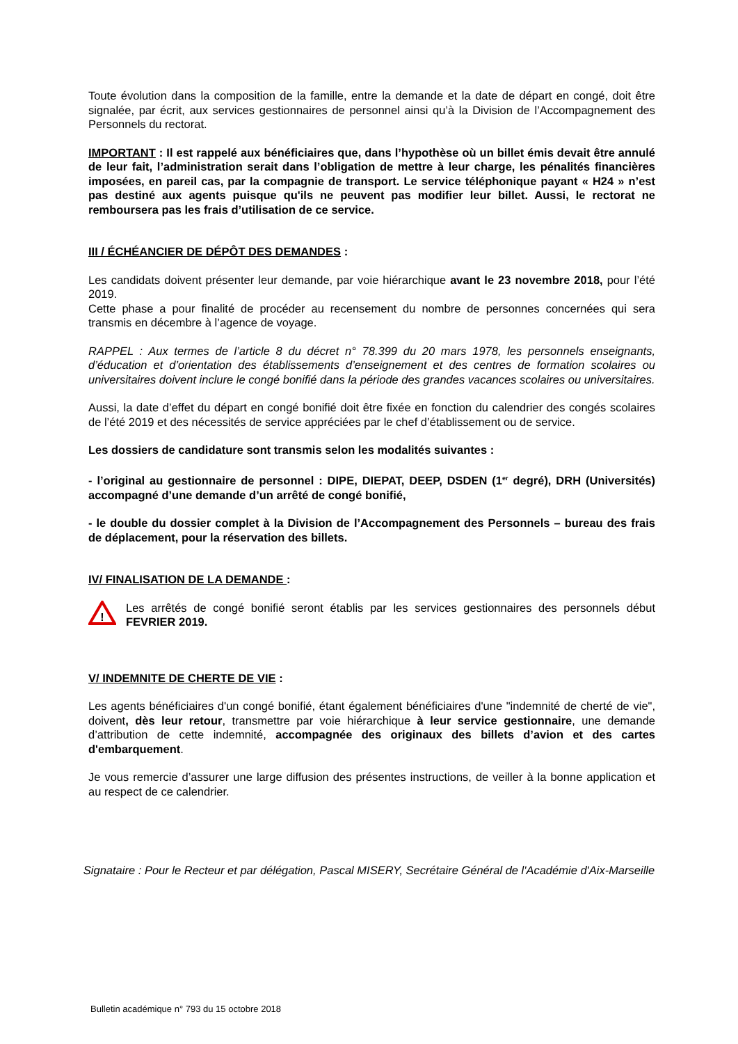Toute évolution dans la composition de la famille, entre la demande et la date de départ en congé, doit être signalée, par écrit, aux services gestionnaires de personnel ainsi qu’à la Division de l’Accompagnement des Personnels du rectorat.
IMPORTANT : Il est rappelé aux bénéficiaires que, dans l’hypothèse où un billet émis devait être annulé de leur fait, l’administration serait dans l’obligation de mettre à leur charge, les pénalités financières imposées, en pareil cas, par la compagnie de transport. Le service téléphonique payant « H24 » n’est pas destiné aux agents puisque qu'ils ne peuvent pas modifier leur billet. Aussi, le rectorat ne remboursera pas les frais d’utilisation de ce service.
III / ÉCHÉANCIER DE DÉPÔT DES DEMANDES :
Les candidats doivent présenter leur demande, par voie hiérarchique avant le 23 novembre 2018, pour l’été 2019.
Cette phase a pour finalité de procéder au recensement du nombre de personnes concernées qui sera transmis en décembre à l’agence de voyage.
RAPPEL : Aux termes de l’article 8 du décret n° 78.399 du 20 mars 1978, les personnels enseignants, d’éducation et d’orientation des établissements d’enseignement et des centres de formation scolaires ou universitaires doivent inclure le congé bonifié dans la période des grandes vacances scolaires ou universitaires.
Aussi, la date d’effet du départ en congé bonifié doit être fixée en fonction du calendrier des congés scolaires de l’été 2019 et des nécessités de service appréciées par le chef d’établissement ou de service.
Les dossiers de candidature sont transmis selon les modalités suivantes :
- l’original au gestionnaire de personnel : DIPE, DIEPAT, DEEP, DSDEN (1<sup>er</sup> degré), DRH (Universités) accompagné d’une demande d’un arrêté de congé bonifié,
- le double du dossier complet à la Division de l’Accompagnement des Personnels – bureau des frais de déplacement, pour la réservation des billets.
IV/ FINALISATION DE LA DEMANDE :
!
Les arrêtés de congé bonifié seront établis par les services gestionnaires des personnels début FEVRIER 2019.
V/ INDEMNITE DE CHERTE DE VIE :
Les agents bénéficiaires d'un congé bonifié, étant également bénéficiaires d'une "indemnité de cherté de vie", doivent, dès leur retour, transmettre par voie hiérarchique à leur service gestionnaire, une demande d’attribution de cette indemnité, accompagnée des originaux des billets d’avion et des cartes d'embarquement.
Je vous remercie d’assurer une large diffusion des présentes instructions, de veiller à la bonne application et au respect de ce calendrier.
Signataire : Pour le Recteur et par délégation, Pascal MISERY, Secrétaire Général de l'Académie d'Aix-Marseille
Bulletin académique n° 793 du 15 octobre 2018